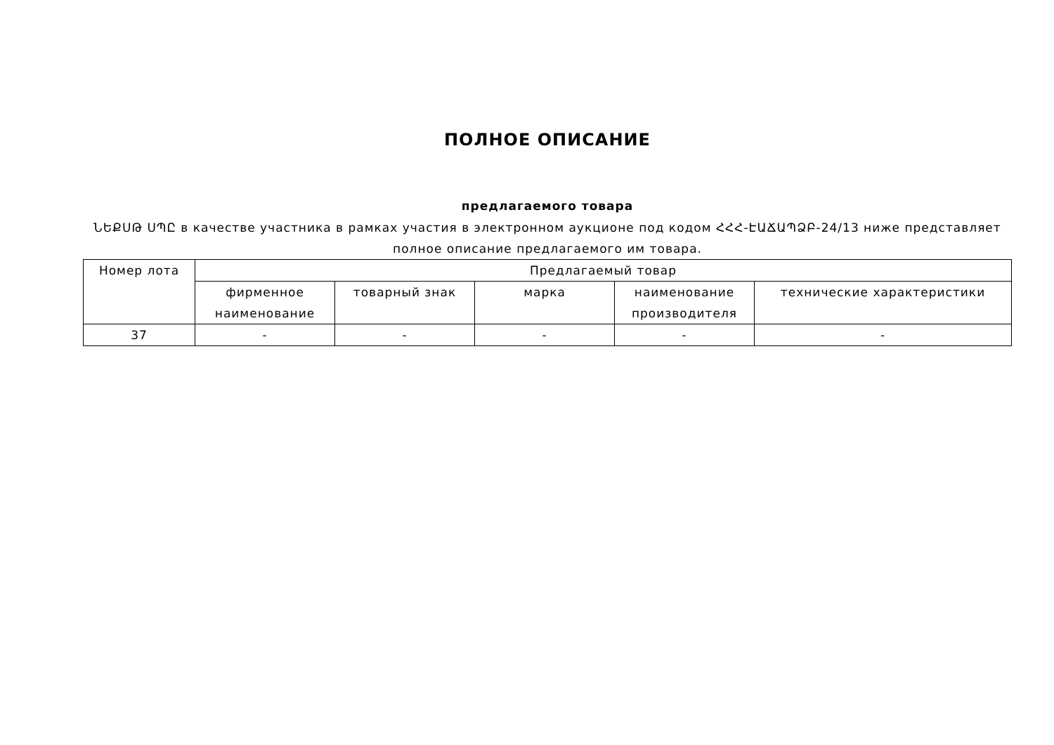ПОЛНОЕ ОПИСАНИЕ
предлагаемого товара
ՆԵՔՍԹ ՍՊԸ в качестве участника в рамках участия в электронном аукционе под кодом ՀՀՀ-ԷԱՃԱՊՁԲ-24/13 ниже представляет полное описание предлагаемого им товара.
| Номер лота | Предлагаемый товар | | | | |
| --- | --- | --- | --- | --- | --- |
| | фирменное наименование | товарный знак | марка | наименование производителя | технические характеристики |
| 37 | - | - | - | - | - |